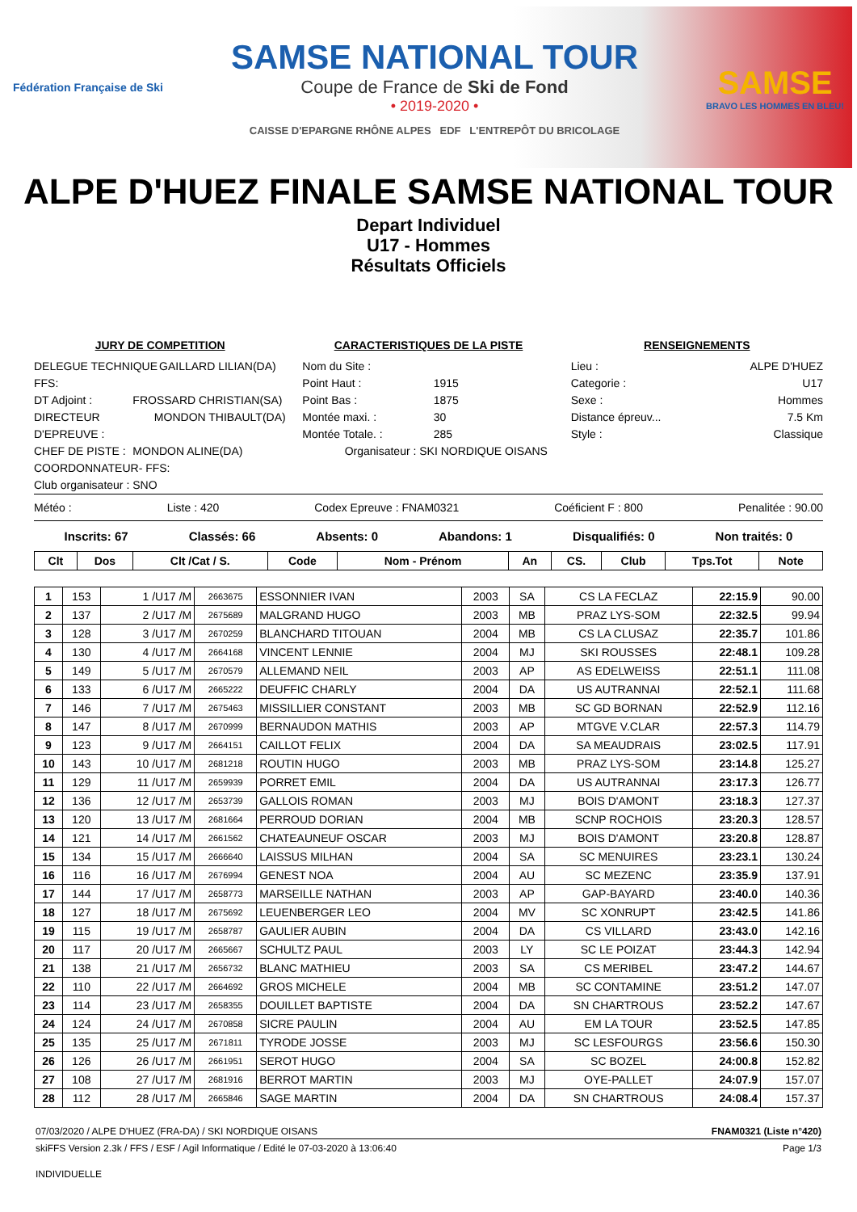Fédération Française de Ski
SAMSE NATIONAL TOUR
Coupe de France de Ski de Fond
• 2019-2020 •
CAISSE D'EPARGNE RHÔNE ALPES EDF L'ENTREPÔT DU BRICOLAGE
SAMSE
BRAVO LES HOMMES EN BLEU!
ALPE D'HUEZ FINALE SAMSE NATIONAL TOUR
Depart Individuel
U17 - Hommes
Résultats Officiels
JURY DE COMPETITION
DELEGUE TECHNIQUE FFS: GAILLARD LILIAN(DA)
DT Adjoint : FROSSARD CHRISTIAN(SA)
DIRECTEUR D'EPREUVE : MONDON THIBAULT(DA)
CHEF DE PISTE : MONDON ALINE(DA)
COORDONNATEUR- FFS:
Club organisateur : SNO
CARACTERISTIQUES DE LA PISTE
Nom du Site :
Point Haut : 1915
Point Bas : 1875
Montée maxi. : 30
Montée Totale. : 285
Organisateur : SKI NORDIQUE OISANS
RENSEIGNEMENTS
Lieu : ALPE D'HUEZ
Categorie : U17
Sexe : Hommes
Distance épreuv... 7.5 Km
Style : Classique
Météo : Liste : 420 Codex Epreuve : FNAM0321 Coéficient F : 800 Penalitée : 90.00
Inscrits: 67 Classés: 66 Absents: 0 Abandons: 1 Disqualifiés: 0 Non traités: 0
| Clt | Dos | Clt /Cat / S. | Code | Nom - Prénom | An | CS. | Club | Tps.Tot | Note |
| --- | --- | --- | --- | --- | --- | --- | --- | --- | --- |
| 1 | 153 | 1 /U17 /M | 2663675 | ESSONNIER IVAN | 2003 | SA | CS LA FECLAZ | 22:15.9 | 90.00 |
| 2 | 137 | 2 /U17 /M | 2675689 | MALGRAND HUGO | 2003 | MB | PRAZ LYS-SOM | 22:32.5 | 99.94 |
| 3 | 128 | 3 /U17 /M | 2670259 | BLANCHARD TITOUAN | 2004 | MB | CS LA CLUSAZ | 22:35.7 | 101.86 |
| 4 | 130 | 4 /U17 /M | 2664168 | VINCENT LENNIE | 2004 | MJ | SKI ROUSSES | 22:48.1 | 109.28 |
| 5 | 149 | 5 /U17 /M | 2670579 | ALLEMAND NEIL | 2003 | AP | AS EDELWEISS | 22:51.1 | 111.08 |
| 6 | 133 | 6 /U17 /M | 2665222 | DEUFFIC CHARLY | 2004 | DA | US AUTRANNAI | 22:52.1 | 111.68 |
| 7 | 146 | 7 /U17 /M | 2675463 | MISSILLIER CONSTANT | 2003 | MB | SC GD BORNAN | 22:52.9 | 112.16 |
| 8 | 147 | 8 /U17 /M | 2670999 | BERNAUDON MATHIS | 2003 | AP | MTGVE V.CLAR | 22:57.3 | 114.79 |
| 9 | 123 | 9 /U17 /M | 2664151 | CAILLOT FELIX | 2004 | DA | SA MEAUDRAIS | 23:02.5 | 117.91 |
| 10 | 143 | 10 /U17 /M | 2681218 | ROUTIN HUGO | 2003 | MB | PRAZ LYS-SOM | 23:14.8 | 125.27 |
| 11 | 129 | 11 /U17 /M | 2659939 | PORRET EMIL | 2004 | DA | US AUTRANNAI | 23:17.3 | 126.77 |
| 12 | 136 | 12 /U17 /M | 2653739 | GALLOIS ROMAN | 2003 | MJ | BOIS D'AMONT | 23:18.3 | 127.37 |
| 13 | 120 | 13 /U17 /M | 2681664 | PERROUD DORIAN | 2004 | MB | SCNP ROCHOIS | 23:20.3 | 128.57 |
| 14 | 121 | 14 /U17 /M | 2661562 | CHATEAUNEUF OSCAR | 2003 | MJ | BOIS D'AMONT | 23:20.8 | 128.87 |
| 15 | 134 | 15 /U17 /M | 2666640 | LAISSUS MILHAN | 2004 | SA | SC MENUIRES | 23:23.1 | 130.24 |
| 16 | 116 | 16 /U17 /M | 2676994 | GENEST NOA | 2004 | AU | SC MEZENC | 23:35.9 | 137.91 |
| 17 | 144 | 17 /U17 /M | 2658773 | MARSEILLE NATHAN | 2003 | AP | GAP-BAYARD | 23:40.0 | 140.36 |
| 18 | 127 | 18 /U17 /M | 2675692 | LEUENBERGER LEO | 2004 | MV | SC XONRUPT | 23:42.5 | 141.86 |
| 19 | 115 | 19 /U17 /M | 2658787 | GAULIER AUBIN | 2004 | DA | CS VILLARD | 23:43.0 | 142.16 |
| 20 | 117 | 20 /U17 /M | 2665667 | SCHULTZ PAUL | 2003 | LY | SC LE POIZAT | 23:44.3 | 142.94 |
| 21 | 138 | 21 /U17 /M | 2656732 | BLANC MATHIEU | 2003 | SA | CS MERIBEL | 23:47.2 | 144.67 |
| 22 | 110 | 22 /U17 /M | 2664692 | GROS MICHELE | 2004 | MB | SC CONTAMINE | 23:51.2 | 147.07 |
| 23 | 114 | 23 /U17 /M | 2658355 | DOUILLET BAPTISTE | 2004 | DA | SN CHARTROUS | 23:52.2 | 147.67 |
| 24 | 124 | 24 /U17 /M | 2670858 | SICRE PAULIN | 2004 | AU | EM LA TOUR | 23:52.5 | 147.85 |
| 25 | 135 | 25 /U17 /M | 2671811 | TYRODE JOSSE | 2003 | MJ | SC LESFOURGS | 23:56.6 | 150.30 |
| 26 | 126 | 26 /U17 /M | 2661951 | SEROT HUGO | 2004 | SA | SC BOZEL | 24:00.8 | 152.82 |
| 27 | 108 | 27 /U17 /M | 2681916 | BERROT MARTIN | 2003 | MJ | OYE-PALLET | 24:07.9 | 157.07 |
| 28 | 112 | 28 /U17 /M | 2665846 | SAGE MARTIN | 2004 | DA | SN CHARTROUS | 24:08.4 | 157.37 |
07/03/2020 / ALPE D'HUEZ (FRA-DA) / SKI NORDIQUE OISANS FNAM0321 (Liste n°420)
skiFFS Version 2.3k / FFS / ESF / Agil Informatique / Edité le 07-03-2020 à 13:06:40 Page 1/3
INDIVIDUELLE